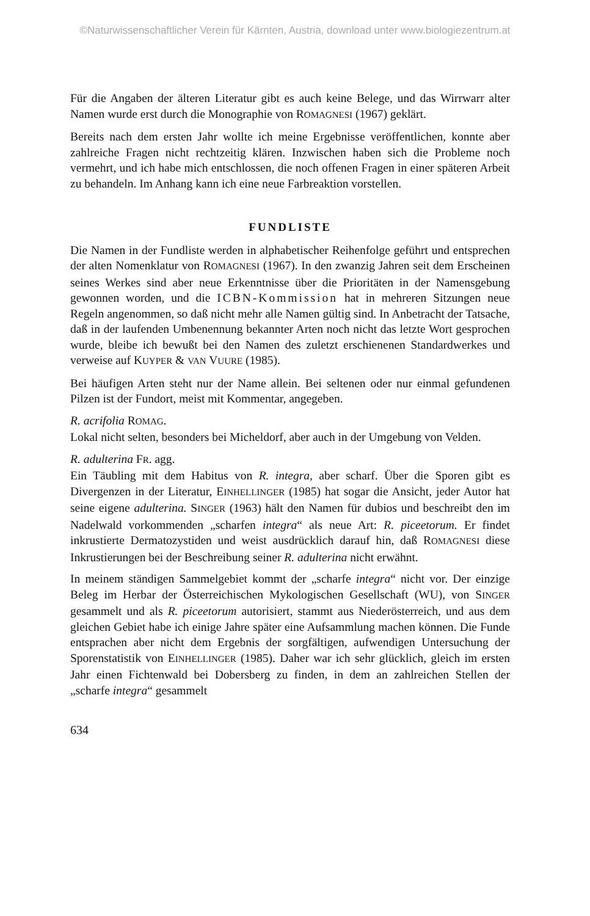©Naturwissenschaftlicher Verein für Kärnten, Austria, download unter www.biologiezentrum.at
Für die Angaben der älteren Literatur gibt es auch keine Belege, und das Wirrwarr alter Namen wurde erst durch die Monographie von ROMAGNESI (1967) geklärt.
Bereits nach dem ersten Jahr wollte ich meine Ergebnisse veröffentlichen, konnte aber zahlreiche Fragen nicht rechtzeitig klären. Inzwischen haben sich die Probleme noch vermehrt, und ich habe mich entschlossen, die noch offenen Fragen in einer späteren Arbeit zu behandeln. Im Anhang kann ich eine neue Farbreaktion vorstellen.
FUNDLISTE
Die Namen in der Fundliste werden in alphabetischer Reihenfolge geführt und entsprechen der alten Nomenklatur von ROMAGNESI (1967). In den zwanzig Jahren seit dem Erscheinen seines Werkes sind aber neue Erkenntnisse über die Prioritäten in der Namensgebung gewonnen worden, und die ICBN-Kommission hat in mehreren Sitzungen neue Regeln angenommen, so daß nicht mehr alle Namen gültig sind. In Anbetracht der Tatsache, daß in der laufenden Umbenennung bekannter Arten noch nicht das letzte Wort gesprochen wurde, bleibe ich bewußt bei den Namen des zuletzt erschienenen Standardwerkes und verweise auf KUYPER & VAN VUURE (1985).
Bei häufigen Arten steht nur der Name allein. Bei seltenen oder nur einmal gefundenen Pilzen ist der Fundort, meist mit Kommentar, angegeben.
R. acrifolia ROMAG.
Lokal nicht selten, besonders bei Micheldorf, aber auch in der Umgebung von Velden.
R. adulterina FR. agg.
Ein Täubling mit dem Habitus von R. integra, aber scharf. Über die Sporen gibt es Divergenzen in der Literatur, EINHELLINGER (1985) hat sogar die Ansicht, jeder Autor hat seine eigene adulterina. SINGER (1963) hält den Namen für dubios und beschreibt den im Nadelwald vorkommenden „scharfen integra“ als neue Art: R. piceetorum. Er findet inkrustierte Dermatozystiden und weist ausdrücklich darauf hin, daß ROMAGNESI diese Inkrustierungen bei der Beschreibung seiner R. adulterina nicht erwähnt.
In meinem ständigen Sammelgebiet kommt der „scharfe integra“ nicht vor. Der einzige Beleg im Herbar der Österreichischen Mykologischen Gesellschaft (WU), von SINGER gesammelt und als R. piceetorum autorisiert, stammt aus Niederösterreich, und aus dem gleichen Gebiet habe ich einige Jahre später eine Aufsammlung machen können. Die Funde entsprachen aber nicht dem Ergebnis der sorgfältigen, aufwendigen Untersuchung der Sporenstatistik von EINHELLINGER (1985). Daher war ich sehr glücklich, gleich im ersten Jahr einen Fichtenwald bei Dobersberg zu finden, in dem an zahlreichen Stellen der „scharfe integra“ gesammelt
634